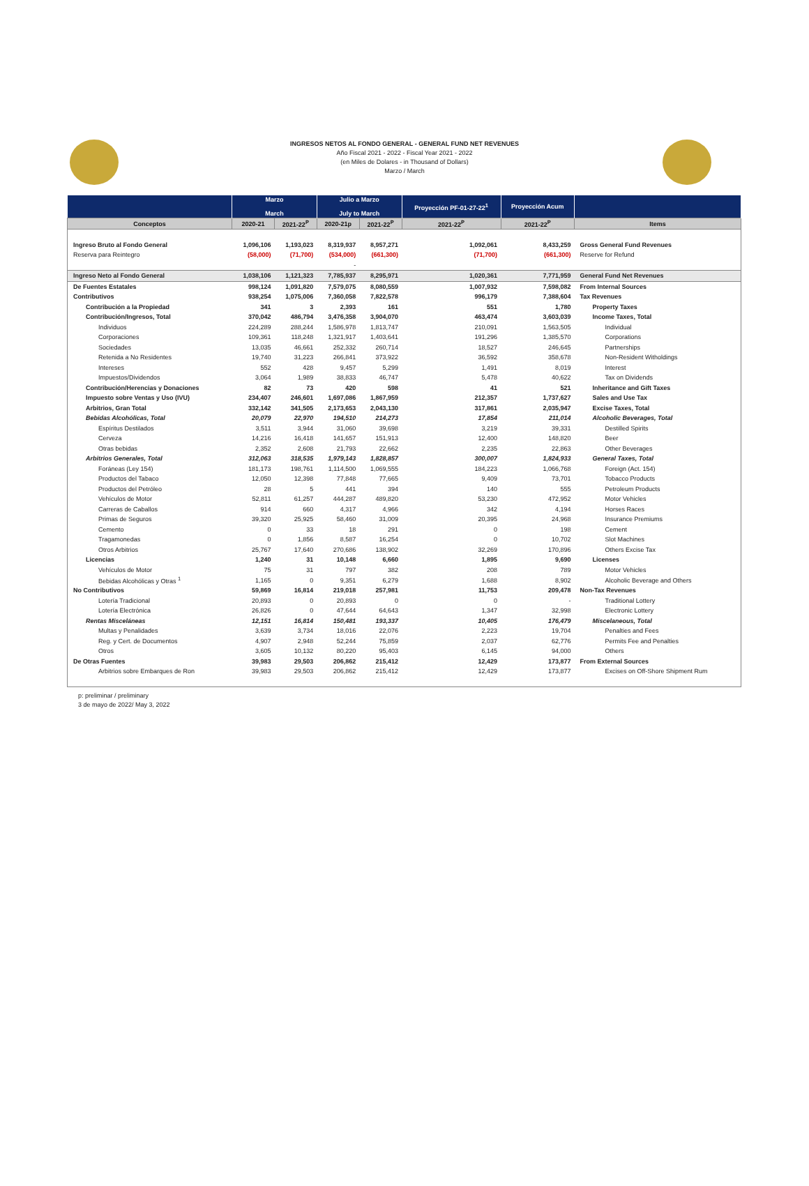INGRESOS NETOS AL FONDO GENERAL - GENERAL FUND NET REVENUES
Año Fiscal 2021 - 2022 - Fiscal Year 2021 - 2022
(en Miles de Dolares - in Thousand of Dollars)
Marzo / March
| | Marzo March | | Julio a Marzo July to March | | Proyección PF-01-27-22<sup>1</sup> | Proyección Acum | |
| --- | --- | --- | --- | --- | --- | --- | --- |
| Conceptos | 2020-21 | 2021-22<sup>P</sup> | 2020-21p | 2021-22<sup>P</sup> | 2021-22<sup>P</sup> | 2021-22<sup>P</sup> | Items |
| Ingreso Bruto al Fondo General | 1,096,106 | 1,193,023 | 8,319,937 | 8,957,271 | 1,092,061 | 8,433,259 | Gross General Fund Revenues |
| Reserva para Reintegro | (58,000) | (71,700) | (534,000) | (661,300) | (71,700) | (661,300) | Reserve for Refund |
| | | | - | | | | |
| Ingreso Neto al Fondo General | 1,038,106 | 1,121,323 | 7,785,937 | 8,295,971 | 1,020,361 | 7,771,959 | General Fund Net Revenues |
| De Fuentes Estatales | 998,124 | 1,091,820 | 7,579,075 | 8,080,559 | 1,007,932 | 7,598,082 | From Internal Sources |
| Contributivos | 938,254 | 1,075,006 | 7,360,058 | 7,822,578 | 996,179 | 7,388,604 | Tax Revenues |
| Contribución a la Propiedad | 341 | 3 | 2,393 | 161 | 551 | 1,780 | Property Taxes |
| Contribución/Ingresos, Total | 370,042 | 486,794 | 3,476,358 | 3,904,070 | 463,474 | 3,603,039 | Income Taxes, Total |
| Individuos | 224,289 | 288,244 | 1,586,978 | 1,813,747 | 210,091 | 1,563,505 | Individual |
| Corporaciones | 109,361 | 118,248 | 1,321,917 | 1,403,641 | 191,296 | 1,385,570 | Corporations |
| Sociedades | 13,035 | 46,661 | 252,332 | 260,714 | 18,527 | 246,645 | Partnerships |
| Retenida a No Residentes | 19,740 | 31,223 | 266,841 | 373,922 | 36,592 | 358,678 | Non-Resident Witholdings |
| Intereses | 552 | 428 | 9,457 | 5,299 | 1,491 | 8,019 | Interest |
| Impuestos/Dividendos | 3,064 | 1,989 | 38,833 | 46,747 | 5,478 | 40,622 | Tax on Dividends |
| Contribución/Herencias y Donaciones | 82 | 73 | 420 | 598 | 41 | 521 | Inheritance and Gift Taxes |
| Impuesto sobre Ventas y Uso (IVU) | 234,407 | 246,601 | 1,697,086 | 1,867,959 | 212,357 | 1,737,627 | Sales and Use Tax |
| Arbitrios, Gran Total | 332,142 | 341,505 | 2,173,653 | 2,043,130 | 317,861 | 2,035,947 | Excise Taxes, Total |
| Bebidas Alcohólicas, Total | 20,079 | 22,970 | 194,510 | 214,273 | 17,854 | 211,014 | Alcoholic Beverages, Total |
| Espíritus Destilados | 3,511 | 3,944 | 31,060 | 39,698 | 3,219 | 39,331 | Destilled Spirits |
| Cerveza | 14,216 | 16,418 | 141,657 | 151,913 | 12,400 | 148,820 | Beer |
| Otras bebidas | 2,352 | 2,608 | 21,793 | 22,662 | 2,235 | 22,863 | Other Beverages |
| Arbitrios Generales, Total | 312,063 | 318,535 | 1,979,143 | 1,828,857 | 300,007 | 1,824,933 | General Taxes, Total |
| Foráneas (Ley 154) | 181,173 | 198,761 | 1,114,500 | 1,069,555 | 184,223 | 1,066,768 | Foreign (Act. 154) |
| Productos del Tabaco | 12,050 | 12,398 | 77,848 | 77,665 | 9,409 | 73,701 | Tobacco Products |
| Productos del Petróleo | 28 | 5 | 441 | 394 | 140 | 555 | Petroleum Products |
| Vehículos de Motor | 52,811 | 61,257 | 444,287 | 489,820 | 53,230 | 472,952 | Motor Vehicles |
| Carreras de Caballos | 914 | 660 | 4,317 | 4,966 | 342 | 4,194 | Horses Races |
| Primas de Seguros | 39,320 | 25,925 | 58,460 | 31,009 | 20,395 | 24,968 | Insurance Premiums |
| Cemento | 0 | 33 | 18 | 291 | 0 | 198 | Cement |
| Tragamonedas | 0 | 1,856 | 8,587 | 16,254 | 0 | 10,702 | Slot Machines |
| Otros Arbitrios | 25,767 | 17,640 | 270,686 | 138,902 | 32,269 | 170,896 | Others Excise Tax |
| Licencias | 1,240 | 31 | 10,148 | 6,660 | 1,895 | 9,690 | Licenses |
| Vehículos de Motor | 75 | 31 | 797 | 382 | 208 | 789 | Motor Vehicles |
| Bebidas Alcohólicas y Otras <sup>1</sup> | 1,165 | 0 | 9,351 | 6,279 | 1,688 | 8,902 | Alcoholic Beverage and Others |
| No Contributivos | 59,869 | 16,814 | 219,018 | 257,981 | 11,753 | 209,478 | Non-Tax Revenues |
| Lotería Tradicional | 20,893 | 0 | 20,893 | 0 | 0 | - | Traditional Lottery |
| Lotería Electrónica | 26,826 | 0 | 47,644 | 64,643 | 1,347 | 32,998 | Electronic Lottery |
| Rentas Misceláneas | 12,151 | 16,814 | 150,481 | 193,337 | 10,405 | 176,479 | Miscelaneous, Total |
| Multas y Penalidades | 3,639 | 3,734 | 18,016 | 22,076 | 2,223 | 19,704 | Penalties and Fees |
| Reg. y Cert. de Documentos | 4,907 | 2,948 | 52,244 | 75,859 | 2,037 | 62,776 | Permits Fee and Penalties |
| Otros | 3,605 | 10,132 | 80,220 | 95,403 | 6,145 | 94,000 | Others |
| De Otras Fuentes | 39,983 | 29,503 | 206,862 | 215,412 | 12,429 | 173,877 | From External Sources |
| Arbitrios sobre Embarques de Ron | 39,983 | 29,503 | 206,862 | 215,412 | 12,429 | 173,877 | Excises on Off-Shore Shipment Rum |
p: preliminar / preliminary
3 de mayo de 2022/ May 3, 2022